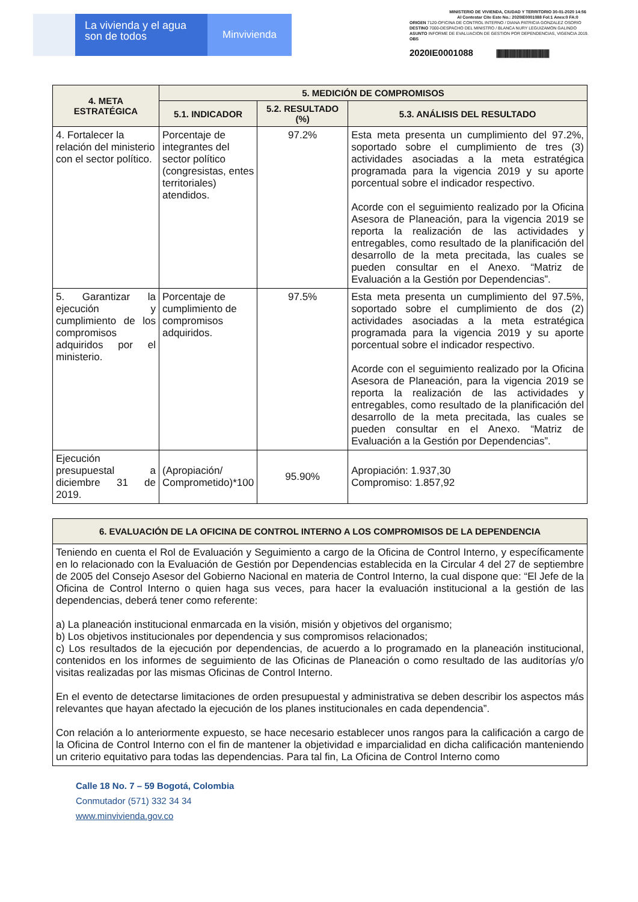La vivienda y el agua
son de todos
Minvivienda
MINISTERIO DE VIVIENDA, CIUDAD Y TERRITORIO 30-01-2020 14:56
Al Contestar Cite Este No.: 2020IE0001088 Fol:1 Anex:0 FA:0
ORIGEN 7120-OFICINA DE CONTROL INTERNO / DIANA PATRICIA GONZALEZ OSORIO
DESTINO 7000-DESPACHO DEL MINISTRO / BLANCA NURY LEGUIZAMON GALINDO
ASUNTO INFORME DE EVALUACION DE GESTION POR DEPENDENCIAS, VIGENCIA 2019.
OBS
2020IE0001088 ||||||||||||||||||||||||||||||||||||||||
| 4. META ESTRATÉGICA | 5. MEDICIÓN DE COMPROMISOS | | |
| --- | --- | --- | --- |
| | 5.1. INDICADOR | 5.2. RESULTADO (%) | 5.3. ANÁLISIS DEL RESULTADO |
| 4. Fortalecer la relación del ministerio con el sector político. | Porcentaje de integrantes del sector político (congresistas, entes territoriales) atendidos. | 97.2% | Esta meta presenta un cumplimiento del 97.2%, soportado sobre el cumplimiento de tres (3) actividades asociadas a la meta estratégica programada para la vigencia 2019 y su aporte porcentual sobre el indicador respectivo. Acorde con el seguimiento realizado por la Oficina Asesora de Planeación, para la vigencia 2019 se reporta la realización de las actividades y entregables, como resultado de la planificación del desarrollo de la meta precitada, las cuales se pueden consultar en el Anexo. “Matriz de Evaluación a la Gestión por Dependencias”. |
| 5. Garantizar la ejecución y cumplimiento de los compromisos adquiridos por el ministerio. | Porcentaje de cumplimiento de compromisos adquiridos. | 97.5% | Esta meta presenta un cumplimiento del 97.5%, soportado sobre el cumplimiento de dos (2) actividades asociadas a la meta estratégica programada para la vigencia 2019 y su aporte porcentual sobre el indicador respectivo. Acorde con el seguimiento realizado por la Oficina Asesora de Planeación, para la vigencia 2019 se reporta la realización de las actividades y entregables, como resultado de la planificación del desarrollo de la meta precitada, las cuales se pueden consultar en el Anexo. “Matriz de Evaluación a la Gestión por Dependencias”. |
| Ejecución presupuestal a diciembre 31 de 2019. | (Apropiación/ Comprometido)*100 | 95.90% | Apropiación: 1.937,30 Compromiso: 1.857,92 |
| 6. EVALUACIÓN DE LA OFICINA DE CONTROL INTERNO A LOS COMPROMISOS DE LA DEPENDENCIA |
| --- |
| Teniendo en cuenta el Rol de Evaluación y Seguimiento a cargo de la Oficina de Control Interno, y específicamente en lo relacionado con la Evaluación de Gestión por Dependencias establecida en la Circular 4 del 27 de septiembre de 2005 del Consejo Asesor del Gobierno Nacional en materia de Control Interno, la cual dispone que: “El Jefe de la Oficina de Control Interno o quien haga sus veces, para hacer la evaluación institucional a la gestión de las dependencias, deberá tener como referente: a) La planeación institucional enmarcada en la visión, misión y objetivos del organismo; b) Los objetivos institucionales por dependencia y sus compromisos relacionados; c) Los resultados de la ejecución por dependencias, de acuerdo a lo programado en la planeación institucional, contenidos en los informes de seguimiento de las Oficinas de Planeación o como resultado de las auditorías y/o visitas realizadas por las mismas Oficinas de Control Interno. En el evento de detectarse limitaciones de orden presupuestal y administrativa se deben describir los aspectos más relevantes que hayan afectado la ejecución de los planes institucionales en cada dependencia”. Con relación a lo anteriormente expuesto, se hace necesario establecer unos rangos para la calificación a cargo de la Oficina de Control Interno con el fin de mantener la objetividad e imparcialidad en dicha calificación manteniendo un criterio equitativo para todas las dependencias. Para tal fin, La Oficina de Control Interno como |
Calle 18 No. 7 – 59 Bogotá, Colombia
Conmutador (571) 332 34 34
www.minvivienda.gov.co